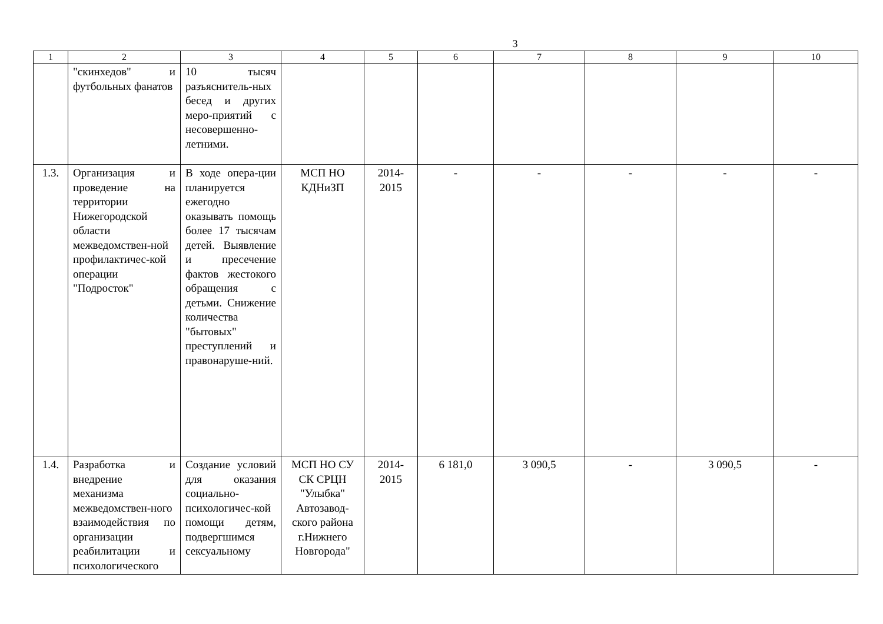3
| 1 | 2 | 3 | 4 | 5 | 6 | 7 | 8 | 9 | 10 |
| --- | --- | --- | --- | --- | --- | --- | --- | --- | --- |
| | "скинхедов" и футбольных фанатов | 10 тысяч разъяснитель-ных бесед и других меро-приятий с несовершенно-летними. | | | | | | | |
| 1.3. | Организация и проведение на территории Нижегородской области межведомствен-ной профилактичес-кой операции "Подросток" | В ходе опера-ции планируется ежегодно оказывать помощь более 17 тысячам детей. Выявление и пресечение фактов жестокого обращения с детьми. Снижение количества "бытовых" преступлений и правонаруше-ний. | МСП НО КДНиЗП | 2014-2015 | - | - | - | - | - |
| 1.4. | Разработка и внедрение механизма межведомствен-ного взаимодействия по организации реабилитации и психологического | Создание условий для оказания социально-психологичес-кой помощи детям, подвергшимся сексуальному | МСП НО СУ СК СРЦН "Улыбка" Автозавод-ского района г.Нижнего Новгорода" | 2014-2015 | 6 181,0 | 3 090,5 | - | 3 090,5 | - |